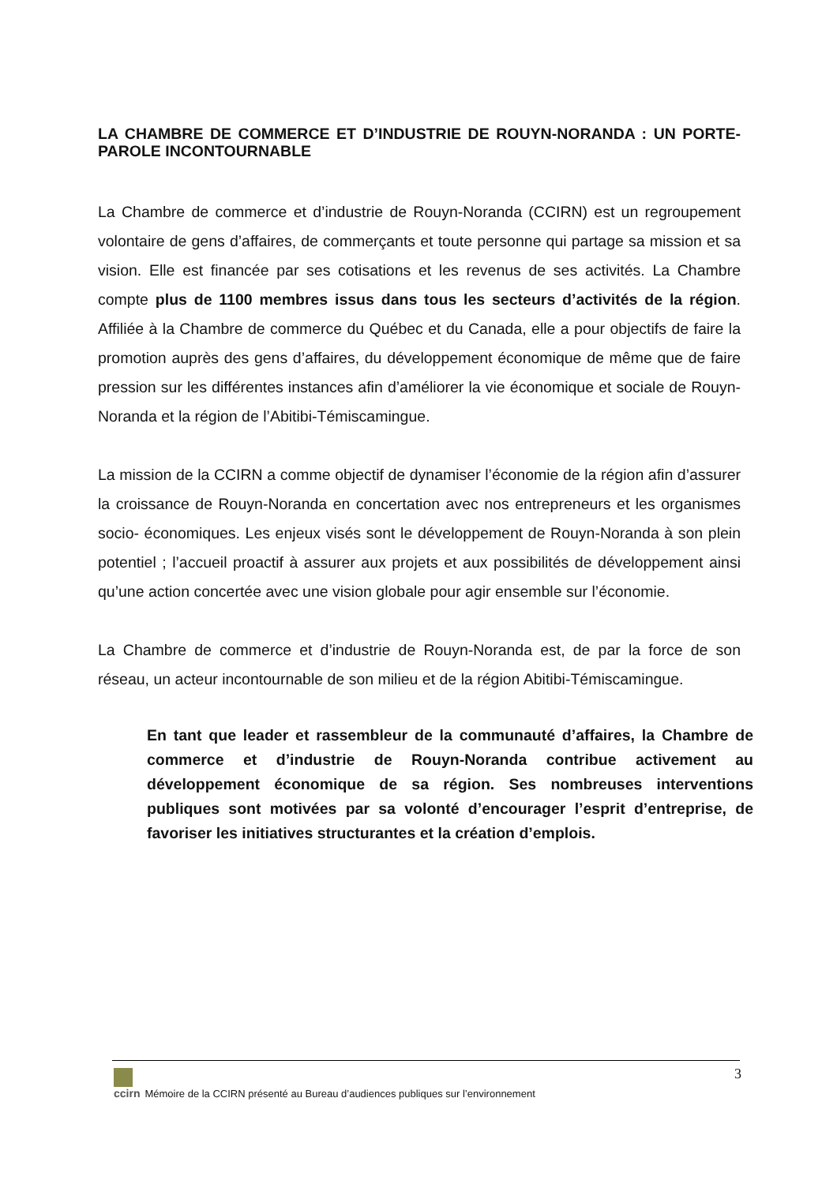LA CHAMBRE DE COMMERCE ET D’INDUSTRIE DE ROUYN-NORANDA : UN PORTE-PAROLE INCONTOURNABLE
La Chambre de commerce et d’industrie de Rouyn-Noranda (CCIRN) est un regroupement volontaire de gens d’affaires, de commerçants et toute personne qui partage sa mission et sa vision. Elle est financée par ses cotisations et les revenus de ses activités. La Chambre compte plus de 1100 membres issus dans tous les secteurs d’activités de la région. Affiliée à la Chambre de commerce du Québec et du Canada, elle a pour objectifs de faire la promotion auprès des gens d’affaires, du développement économique de même que de faire pression sur les différentes instances afin d’améliorer la vie économique et sociale de Rouyn-Noranda et la région de l’Abitibi-Témiscamingue.
La mission de la CCIRN a comme objectif de dynamiser l’économie de la région afin d’assurer la croissance de Rouyn-Noranda en concertation avec nos entrepreneurs et les organismes socio- économiques. Les enjeux visés sont le développement de Rouyn-Noranda à son plein potentiel ; l’accueil proactif à assurer aux projets et aux possibilités de développement ainsi qu’une action concertée avec une vision globale pour agir ensemble sur l’économie.
La Chambre de commerce et d’industrie de Rouyn-Noranda est, de par la force de son réseau, un acteur incontournable de son milieu et de la région Abitibi-Témiscamingue.
En tant que leader et rassembleur de la communauté d’affaires, la Chambre de commerce et d’industrie de Rouyn-Noranda contribue activement au développement économique de sa région. Ses nombreuses interventions publiques sont motivées par sa volonté d’encourager l’esprit d’entreprise, de favoriser les initiatives structurantes et la création d’emplois.
3
ccirn
Mémoire de la CCIRN présenté au Bureau d’audiences publiques sur l’environnement